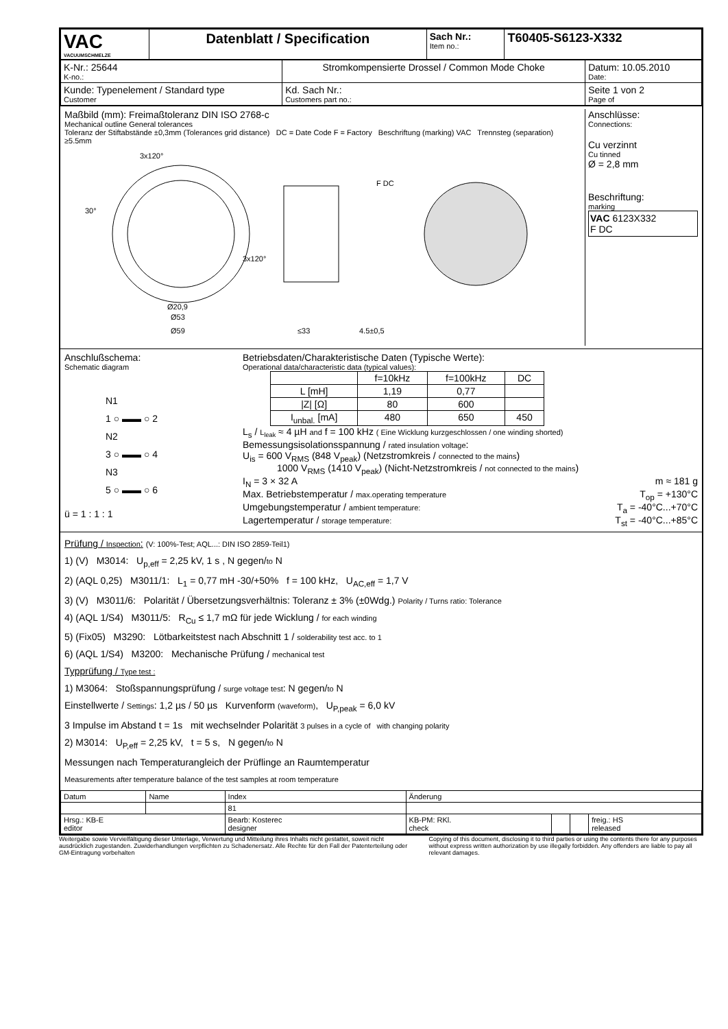| VAC VACUUMSCHMELZE | Datenblatt / Specification | Sach Nr.: Item no.: | T60405-S6123-X332 |
| K-Nr.: 25644 K-no.: | Stromkompensierte Drossel / Common Mode Choke | Datum: 10.05.2010 Date: |
| Kunde: Typenelement / Standard type Customer | Kd. Sach Nr.: Customers part no.: | Seite 1 von 2 Page of |
Maßbild (mm): Freimaßtoleranz DIN ISO 2768-c
Mechanical outline General tolerances
Toleranz der Stiftabstände ±0,3mm (Tolerances grid distance) DC = Date Code F = Factory Beschriftung (marking) VAC Trennsteg (separation) ≥5.5mm
3x120°
30°
Ø20,9
Ø53
Ø59
3x120°
≤33
4.5±0,5
F DC
Anschlüsse:
Connections:
Cu verzinnt
Cu tinned
Ø = 2,8 mm
Beschriftung:
marking
VAC 6123X332
F DC
Anschlußschema:
Schematic diagram
N1
1 ○ ▬▬ ○ 2
N2
3 ○ ▬▬ ○ 4
N3
5 ○ ▬▬ ○ 6
ü = 1 : 1 : 1
Betriebsdaten/Charakteristische Daten (Typische Werte):
Operational data/characteristic data (typical values):
| | f=10kHz | f=100kHz | DC |
| L [mH] | 1,19 | 0,77 | |
| /Z/ [Ω] | 80 | 600 | |
| I<sub>unbal.</sub> [mA] | 480 | 650 | 450 |
L<sub>s</sub> / L<sub>leak</sub> ≈ 4 µH and f = 100 kHz ( Eine Wicklung kurzgeschlossen / one winding shorted)
Bemessungsisolationsspannung / rated insulation voltage:
U<sub>is</sub> = 600 V<sub>RMS</sub> (848 V<sub>peak</sub>) (Netzstromkreis / connected to the mains)
1000 V<sub>RMS</sub> (1410 V<sub>peak</sub>) (Nicht-Netzstromkreis / not connected to the mains)
I<sub>N</sub> = 3 × 32 A m ≈ 181 g
Max. Betriebstemperatur / max.operating temperature T<sub>op</sub> = +130°C
Umgebungstemperatur / ambient temperature: T<sub>a</sub> = -40°C...+70°C
Lagertemperatur / storage temperature: T<sub>st</sub> = -40°C...+85°C
Prüfung / Inspection: (V: 100%-Test; AQL...: DIN ISO 2859-Teil1)
1) (V) M3014: U<sub>p,eff</sub> = 2,25 kV, 1 s , N gegen/to N
2) (AQL 0,25) M3011/1: L<sub>1</sub> = 0,77 mH -30/+50% f = 100 kHz, U<sub>AC,eff</sub> = 1,7 V
3) (V) M3011/6: Polarität / Übersetzungsverhältnis: Toleranz ± 3% (±0Wdg.) Polarity / Turns ratio: Tolerance
4) (AQL 1/S4) M3011/5: R<sub>Cu</sub> ≤ 1,7 mΩ für jede Wicklung / for each winding
5) (Fix05) M3290: Lötbarkeitstest nach Abschnitt 1 / solderability test acc. to 1
6) (AQL 1/S4) M3200: Mechanische Prüfung / mechanical test
Typprüfung / Type test :
1) M3064: Stoßspannungsprüfung / surge voltage test: N gegen/to N
Einstellwerte / Settings: 1,2 µs / 50 µs Kurvenform (waveform), U<sub>P,peak</sub> = 6,0 kV
3 Impulse im Abstand t = 1s mit wechselnder Polarität 3 pulses in a cycle of with changing polarity
2) M3014: U<sub>P,eff</sub> = 2,25 kV, t = 5 s, N gegen/to N
Messungen nach Temperaturangleich der Prüflinge an Raumtemperatur
Measurements after temperature balance of the test samples at room temperature
| Datum | Name | Index | Änderung | | | |
| | | 81 | | | | |
| Hrsg.: KB-E editor | | Bearb: Kosterec designer | KB-PM: RKl. check | | | freig.: HS released |
Weitergabe sowie Vervielfältigung dieser Unterlage, Verwertung und Mitteilung ihres Inhalts nicht gestattet, soweit nicht ausdrücklich zugestanden. Zuwiderhandlungen verpflichten zu Schadenersatz. Alle Rechte für den Fall der Patenterteilung oder GM-Eintragung vorbehalten
Copying of this document, disclosing it to third parties or using the contents there for any purposes without express written authorization by use illegally forbidden. Any offenders are liable to pay all relevant damages.